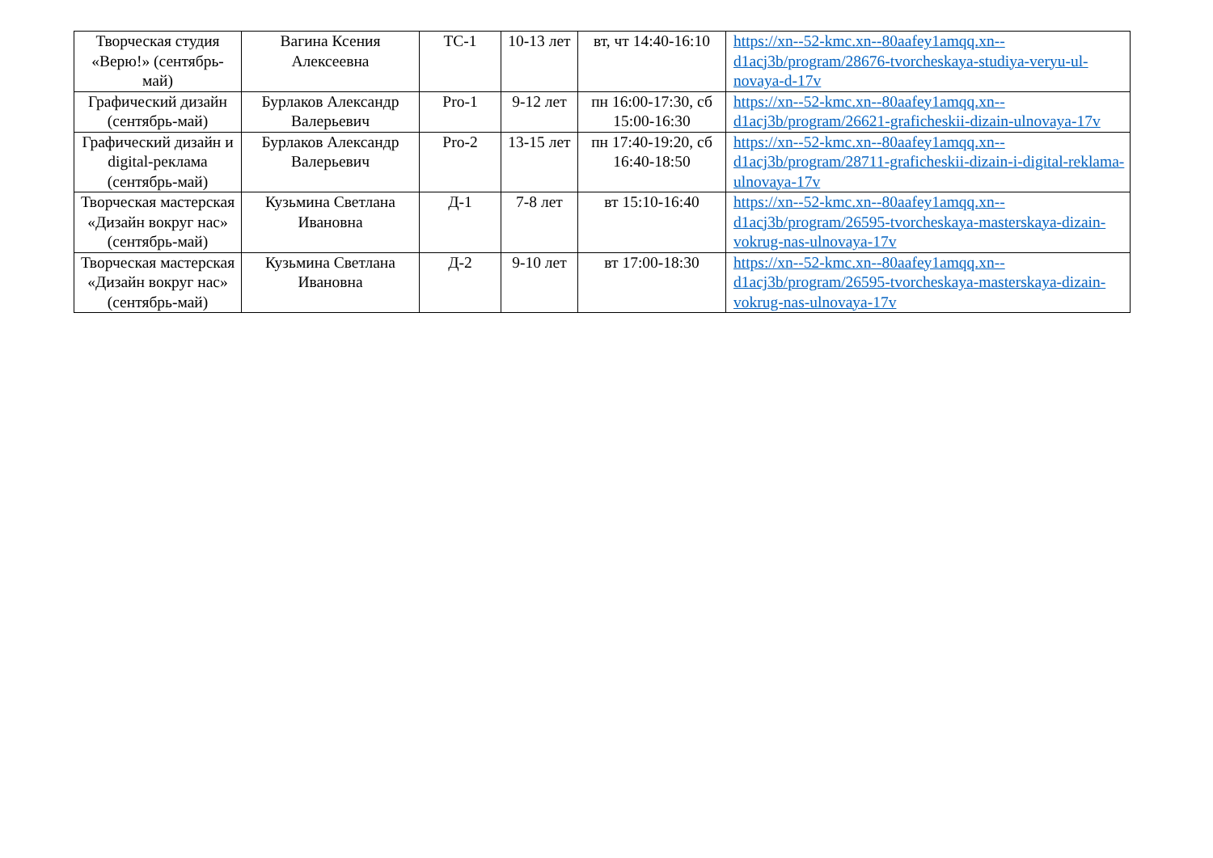| Творческая студия «Верю!» (сентябрь-май) | Вагина Ксения Алексеевна | ТС-1 | 10-13 лет | вт, чт 14:40-16:10 | https://xn--52-kmc.xn--80aafey1amqq.xn--d1acj3b/program/28676-tvorcheskaya-studiya-veryu-ul-novaya-d-17v |
| Графический дизайн (сентябрь-май) | Бурлаков Александр Валерьевич | Pro-1 | 9-12 лет | пн 16:00-17:30, сб 15:00-16:30 | https://xn--52-kmc.xn--80aafey1amqq.xn--d1acj3b/program/26621-graficheskii-dizain-ulnovaya-17v |
| Графический дизайн и digital-реклама (сентябрь-май) | Бурлаков Александр Валерьевич | Pro-2 | 13-15 лет | пн 17:40-19:20, сб 16:40-18:50 | https://xn--52-kmc.xn--80aafey1amqq.xn--d1acj3b/program/28711-graficheskii-dizain-i-digital-reklama-ulnovaya-17v |
| Творческая мастерская «Дизайн вокруг нас» (сентябрь-май) | Кузьмина Светлана Ивановна | Д-1 | 7-8 лет | вт 15:10-16:40 | https://xn--52-kmc.xn--80aafey1amqq.xn--d1acj3b/program/26595-tvorcheskaya-masterskaya-dizain-vokrug-nas-ulnovaya-17v |
| Творческая мастерская «Дизайн вокруг нас» (сентябрь-май) | Кузьмина Светлана Ивановна | Д-2 | 9-10 лет | вт 17:00-18:30 | https://xn--52-kmc.xn--80aafey1amqq.xn--d1acj3b/program/26595-tvorcheskaya-masterskaya-dizain-vokrug-nas-ulnovaya-17v |